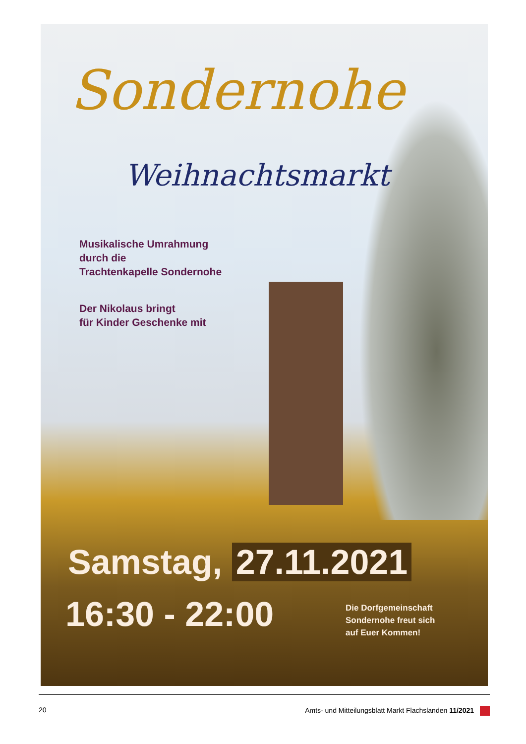Sondernohe
Weihnachtsmarkt
Musikalische Umrahmung
durch die
Trachtenkapelle Sondernohe
Der Nikolaus bringt
für Kinder Geschenke mit
Samstag, 27.11.2021
16:30 - 22:00
Die Dorfgemeinschaft
Sondernohe freut sich
auf Euer Kommen!
20 Amts- und Mitteilungsblatt Markt Flachslanden 11/2021